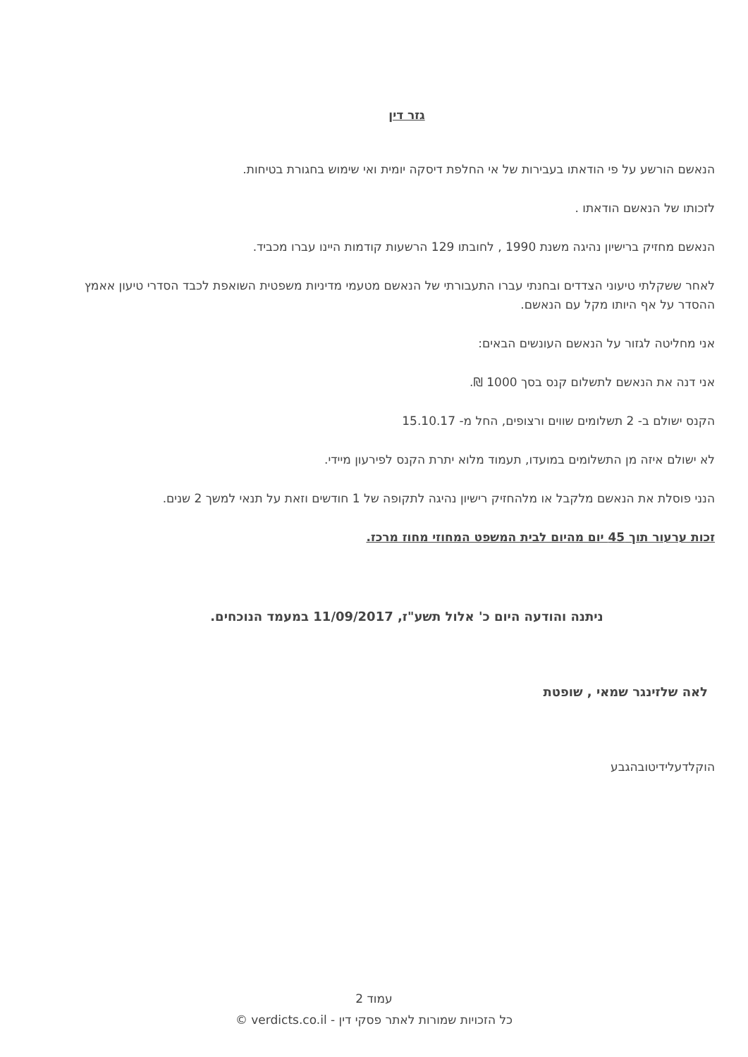גזר דין
הנאשם הורשע על פי הודאתו בעבירות של אי החלפת דיסקה יומית ואי שימוש בחגורת בטיחות.
לזכותו של הנאשם הודאתו .
הנאשם מחזיק ברישיון נהיגה משנת 1990 , לחובתו 129 הרשעות קודמות היינו עברו מכביד.
לאחר ששקלתי טיעוני הצדדים ובחנתי עברו התעבורתי של הנאשם מטעמי מדיניות משפטית השואפת לכבד הסדרי טיעון אאמץ ההסדר על אף היותו מקל עם הנאשם.
אני מחליטה לגזור על הנאשם העונשים הבאים:
אני דנה את הנאשם לתשלום קנס בסך 1000 ₪.
הקנס ישולם ב- 2 תשלומים שווים ורצופים, החל מ- 15.10.17
לא ישולם איזה מן התשלומים במועדו, תעמוד מלוא יתרת הקנס לפירעון מיידי.
הנני פוסלת את הנאשם מלקבל או מלהחזיק רישיון נהיגה לתקופה של 1 חודשים וזאת על תנאי למשך 2 שנים.
זכות ערעור תוך 45 יום מהיום לבית המשפט המחוזי מחוז מרכז.
ניתנה והודעה היום כ' אלול תשע"ז, 11/09/2017 במעמד הנוכחים.
לאה שלזינגר שמאי , שופטת
הוקלדעלידיטובהגבע
עמוד 2
כל הזכויות שמורות לאתר פסקי דין - verdicts.co.il ©